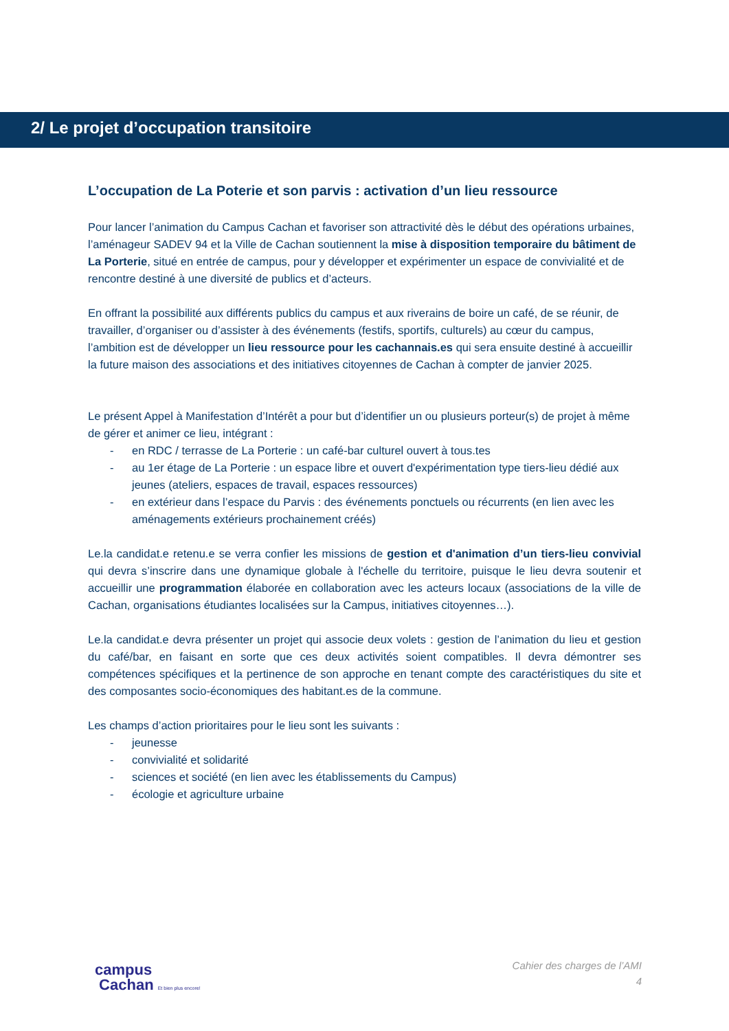2/ Le projet d’occupation transitoire
L’occupation de La Poterie et son parvis : activation d’un lieu ressource
Pour lancer l’animation du Campus Cachan et favoriser son attractivité dès le début des opérations urbaines, l’aménageur SADEV 94 et la Ville de Cachan soutiennent la mise à disposition temporaire du bâtiment de La Porterie, situé en entrée de campus, pour y développer et expérimenter un espace de convivialité et de rencontre destiné à une diversité de publics et d’acteurs.
En offrant la possibilité aux différents publics du campus et aux riverains de boire un café, de se réunir, de travailler, d’organiser ou d’assister à des événements (festifs, sportifs, culturels) au cœur du campus, l’ambition est de développer un lieu ressource pour les cachannais.es qui sera ensuite destiné à accueillir la future maison des associations et des initiatives citoyennes de Cachan à compter de janvier 2025.
Le présent Appel à Manifestation d’Intérêt a pour but d’identifier un ou plusieurs porteur(s) de projet à même de gérer et animer ce lieu, intégrant :
- en RDC / terrasse de La Porterie : un café-bar culturel ouvert à tous.tes
- au 1er étage de La Porterie : un espace libre et ouvert d'expérimentation type tiers-lieu dédié aux jeunes (ateliers, espaces de travail, espaces ressources)
- en extérieur dans l’espace du Parvis : des événements ponctuels ou récurrents (en lien avec les aménagements extérieurs prochainement créés)
Le.la candidat.e retenu.e se verra confier les missions de gestion et d'animation d’un tiers-lieu convivial qui devra s’inscrire dans une dynamique globale à l'échelle du territoire, puisque le lieu devra soutenir et accueillir une programmation élaborée en collaboration avec les acteurs locaux (associations de la ville de Cachan, organisations étudiantes localisées sur la Campus, initiatives citoyennes…).
Le.la candidat.e devra présenter un projet qui associe deux volets : gestion de l’animation du lieu et gestion du café/bar, en faisant en sorte que ces deux activités soient compatibles. Il devra démontrer ses compétences spécifiques et la pertinence de son approche en tenant compte des caractéristiques du site et des composantes socio-économiques des habitant.es de la commune.
Les champs d’action prioritaires pour le lieu sont les suivants :
- jeunesse
- convivialité et solidarité
- sciences et société (en lien avec les établissements du Campus)
- écologie et agriculture urbaine
campus
Cachan Et bien plus encore!
Cahier des charges de l’AMI
4